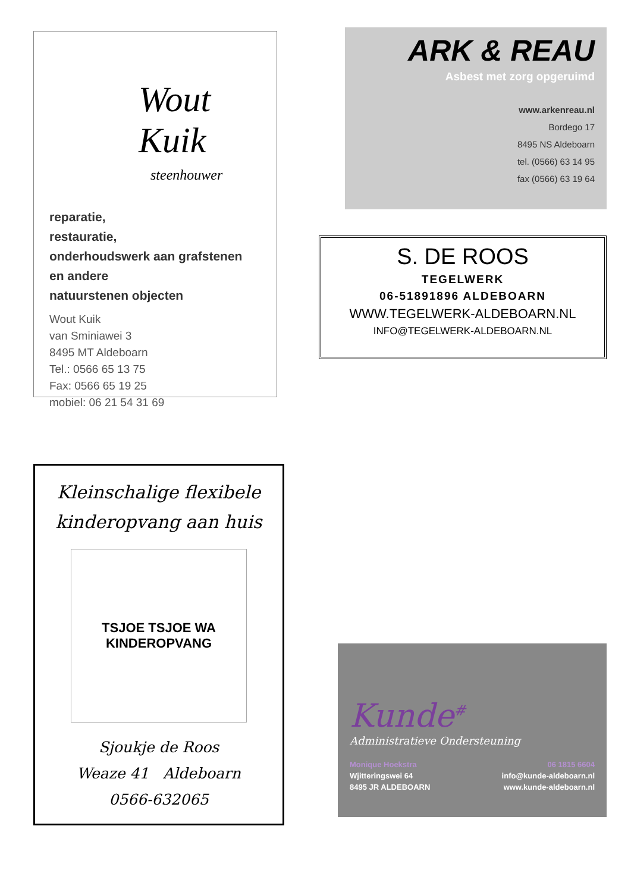Wout Kuik
steenhouwer
reparatie,
restauratie,
onderhoudswerk aan grafstenen
en andere
natuurstenen objecten
Wout Kuik
van Sminiawei 3
8495 MT Aldeboarn
Tel.: 0566 65 13 75
Fax: 0566 65 19 25
mobiel: 06 21 54 31 69
ARK & REAU
Asbest met zorg opgeruimd
www.arkenreau.nl
Bordego 17
8495 NS Aldeboarn
tel. (0566) 63 14 95
fax (0566) 63 19 64
S. DE ROOS
TEGELWERK
06-51891896 ALDEBOARN
WWW.TEGELWERK-ALDEBOARN.NL
INFO@TEGELWERK-ALDEBOARN.NL
Kleinschalige flexibele
kinderopvang aan huis
TSJOE TSJOE WA
KINDEROPVANG
Sjoukje de Roos
Weaze 41 Aldeboarn
0566-632065
Kunde<sup>#</sup>
Administratieve Ondersteuning
Monique Hoekstra 06 1815 6604
Wjitteringswei 64 info@kunde-aldeboarn.nl
8495 JR ALDEBOARN www.kunde-aldeboarn.nl